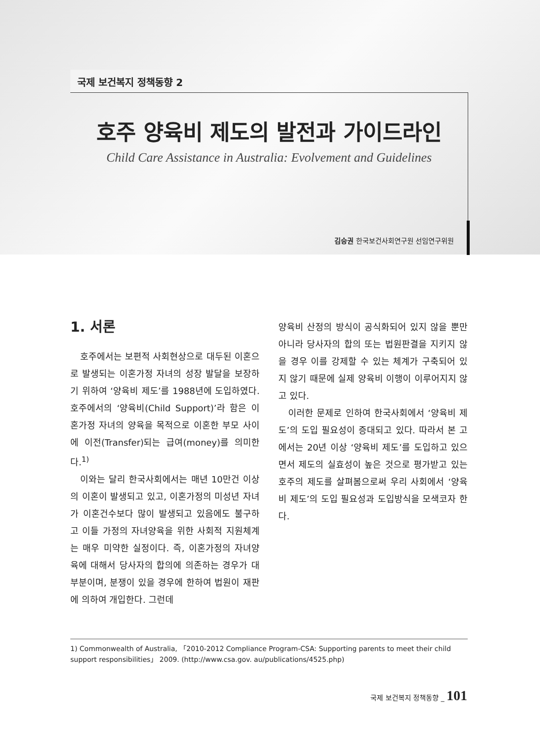국제 보건복지 정책동향 2
호주 양육비 제도의 발전과 가이드라인
Child Care Assistance in Australia: Evolvement and Guidelines
김승권 한국보건사회연구원 선임연구위원
1. 서론
호주에서는 보편적 사회현상으로 대두된 이혼으로 발생되는 이혼가정 자녀의 성장 발달을 보장하기 위하여 ‘양육비 제도’를 1988년에 도입하였다. 호주에서의 ‘양육비(Child Support)’라 함은 이혼가정 자녀의 양육을 목적으로 이혼한 부모 사이에 이전(Transfer)되는 급여(money)를 의미한다.<sup>1)</sup>
이와는 달리 한국사회에서는 매년 10만건 이상의 이혼이 발생되고 있고, 이혼가정의 미성년 자녀가 이혼건수보다 많이 발생되고 있음에도 불구하고 이들 가정의 자녀양육을 위한 사회적 지원체계는 매우 미약한 실정이다. 즉, 이혼가정의 자녀양육에 대해서 당사자의 합의에 의존하는 경우가 대부분이며, 분쟁이 있을 경우에 한하여 법원이 재판에 의하여 개입한다. 그런데
양육비 산정의 방식이 공식화되어 있지 않을 뿐만 아니라 당사자의 합의 또는 법원판결을 지키지 않을 경우 이를 강제할 수 있는 체계가 구축되어 있지 않기 때문에 실제 양육비 이행이 이루어지지 않고 있다.
이러한 문제로 인하여 한국사회에서 ‘양육비 제도’의 도입 필요성이 증대되고 있다. 따라서 본 고에서는 20년 이상 ‘양육비 제도’를 도입하고 있으면서 제도의 실효성이 높은 것으로 평가받고 있는 호주의 제도를 살펴봄으로써 우리 사회에서 ‘양육비 제도’의 도입 필요성과 도입방식을 모색코자 한다.
1) Commonwealth of Australia, 「2010-2012 Compliance Program-CSA: Supporting parents to meet their child support responsibilities」 2009. (http://www.csa.gov. au/publications/4525.php)
국제 보건복지 정책동향 _ 101